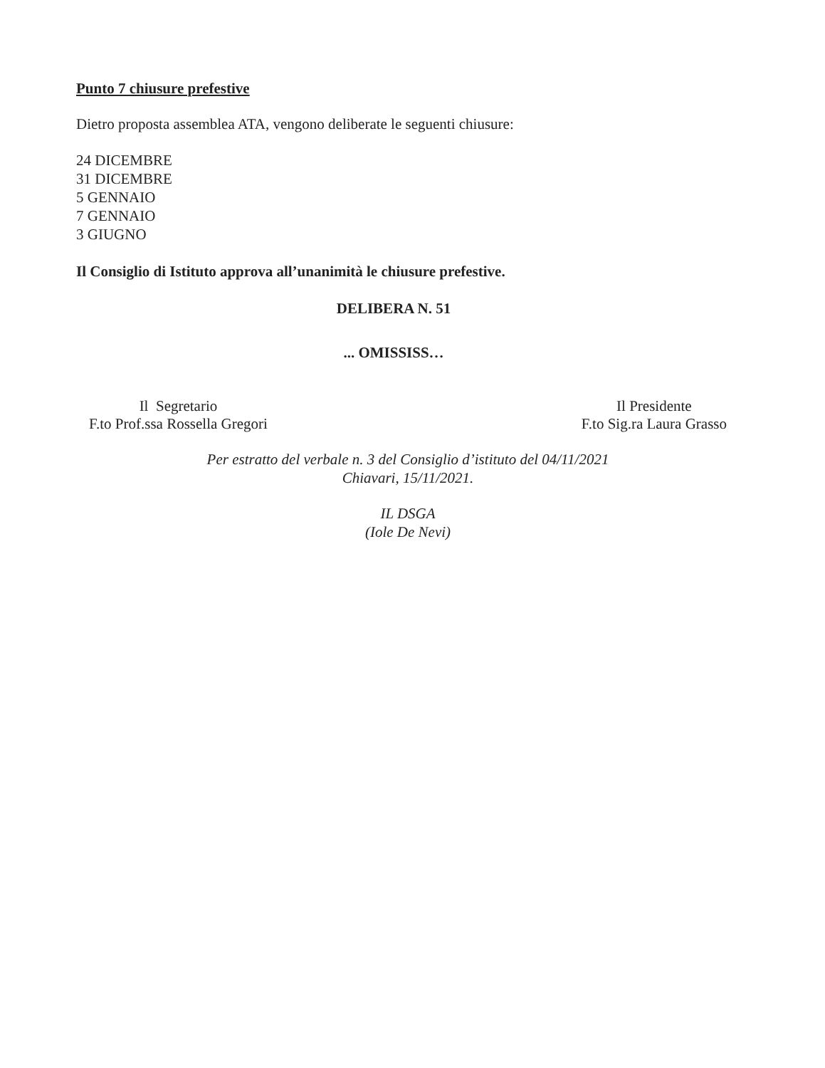Punto 7 chiusure prefestive
Dietro proposta assemblea ATA, vengono deliberate le seguenti chiusure:
24 DICEMBRE
31 DICEMBRE
5 GENNAIO
7 GENNAIO
3 GIUGNO
Il Consiglio di Istituto approva all’unanimità le chiusure prefestive.
DELIBERA N. 51
... OMISSISS…
Il Segretario
F.to Prof.ssa Rossella Gregori
Il Presidente
F.to Sig.ra Laura Grasso
Per estratto del verbale n. 3 del Consiglio d’istituto del 04/11/2021
Chiavari, 15/11/2021.
IL DSGA
(Iole De Nevi)